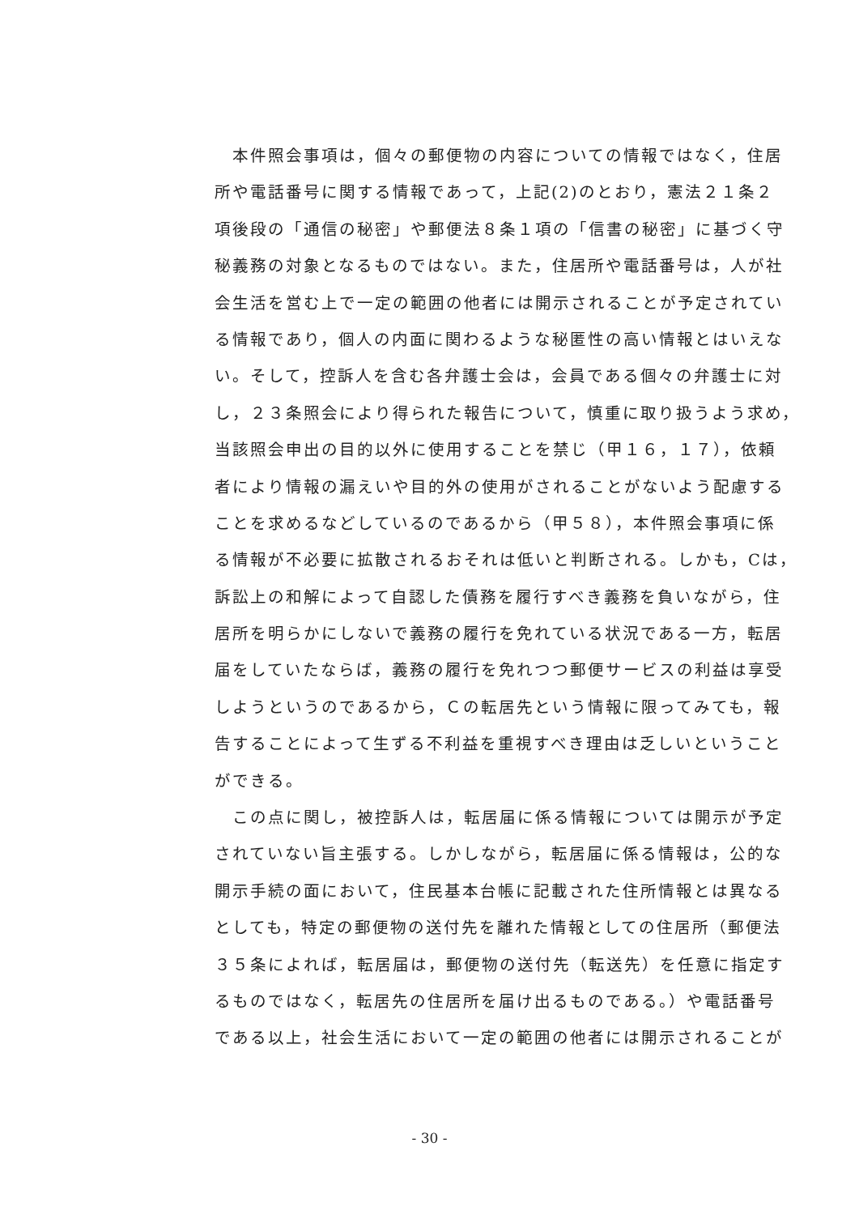本件照会事項は，個々の郵便物の内容についての情報ではなく，住居
所や電話番号に関する情報であって，上記(2)のとおり，憲法２１条２
項後段の「通信の秘密」や郵便法８条１項の「信書の秘密」に基づく守
秘義務の対象となるものではない。また，住居所や電話番号は，人が社
会生活を営む上で一定の範囲の他者には開示されることが予定されてい
る情報であり，個人の内面に関わるような秘匿性の高い情報とはいえな
い。そして，控訴人を含む各弁護士会は，会員である個々の弁護士に対
し，２３条照会により得られた報告について，慎重に取り扱うよう求め，
当該照会申出の目的以外に使用することを禁じ（甲１６，１７），依頼
者により情報の漏えいや目的外の使用がされることがないよう配慮する
ことを求めるなどしているのであるから（甲５８），本件照会事項に係
る情報が不必要に拡散されるおそれは低いと判断される。しかも，Cは，
訴訟上の和解によって自認した債務を履行すべき義務を負いながら，住
居所を明らかにしないで義務の履行を免れている状況である一方，転居
届をしていたならば，義務の履行を免れつつ郵便サービスの利益は享受
しようというのであるから，Ｃの転居先という情報に限ってみても，報
告することによって生ずる不利益を重視すべき理由は乏しいということ
ができる。
　この点に関し，被控訴人は，転居届に係る情報については開示が予定
されていない旨主張する。しかしながら，転居届に係る情報は，公的な
開示手続の面において，住民基本台帳に記載された住所情報とは異なる
としても，特定の郵便物の送付先を離れた情報としての住居所（郵便法
３５条によれば，転居届は，郵便物の送付先（転送先）を任意に指定す
るものではなく，転居先の住居所を届け出るものである。）や電話番号
である以上，社会生活において一定の範囲の他者には開示されることが
- 30 -